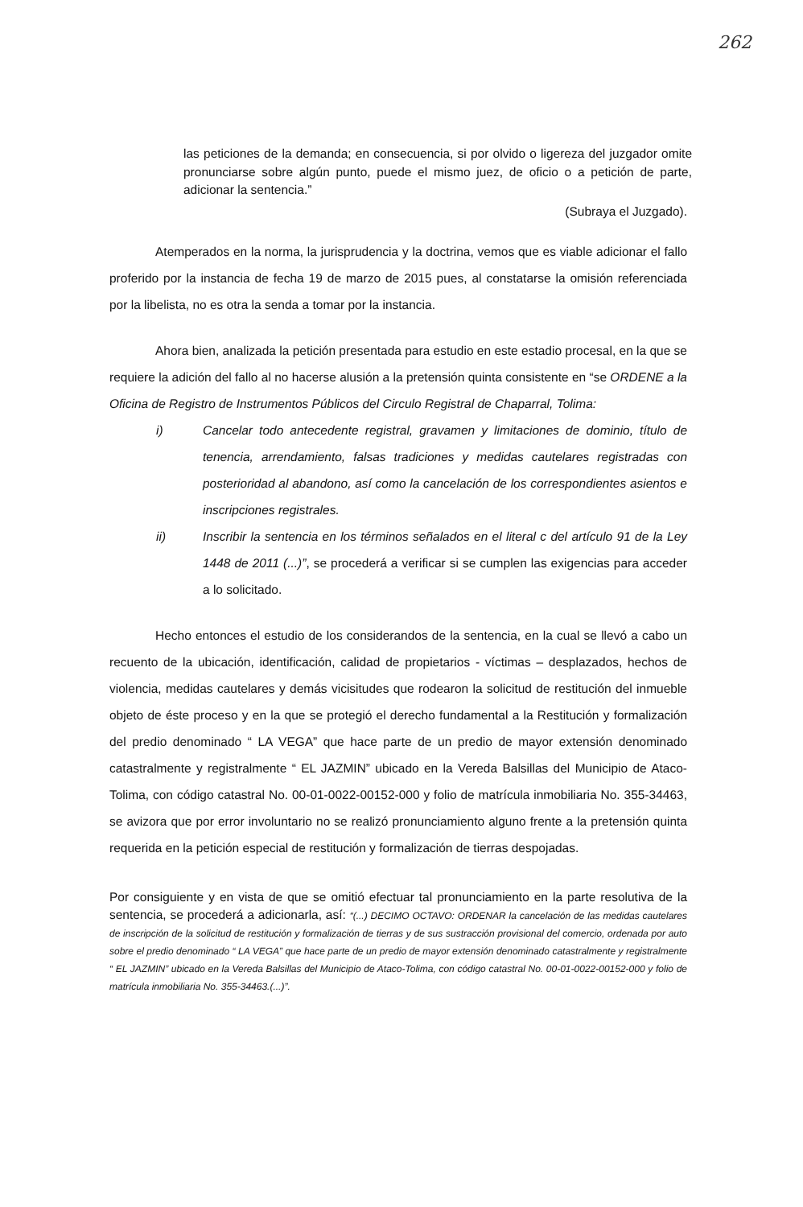262
las peticiones de la demanda; en consecuencia, si por olvido o ligereza del juzgador omite pronunciarse sobre algún punto, puede el mismo juez, de oficio o a petición de parte, adicionar la sentencia.”
(Subraya el Juzgado).
Atemperados en la norma, la jurisprudencia y la doctrina, vemos que es viable adicionar el fallo proferido por la instancia de fecha 19 de marzo de 2015 pues, al constatarse la omisión referenciada por la libelista, no es otra la senda a tomar por la instancia.
Ahora bien, analizada la petición presentada para estudio en este estadio procesal, en la que se requiere la adición del fallo al no hacerse alusión a la pretensión quinta consistente en “se ORDENE a la Oficina de Registro de Instrumentos Públicos del Circulo Registral de Chaparral, Tolima:
i) Cancelar todo antecedente registral, gravamen y limitaciones de dominio, título de tenencia, arrendamiento, falsas tradiciones y medidas cautelares registradas con posterioridad al abandono, así como la cancelación de los correspondientes asientos e inscripciones registrales.
ii) Inscribir la sentencia en los términos señalados en el literal c del artículo 91 de la Ley 1448 de 2011 (...)”, se procederá a verificar si se cumplen las exigencias para acceder a lo solicitado.
Hecho entonces el estudio de los considerandos de la sentencia, en la cual se llevó a cabo un recuento de la ubicación, identificación, calidad de propietarios - víctimas – desplazados, hechos de violencia, medidas cautelares y demás vicisitudes que rodearon la solicitud de restitución del inmueble objeto de éste proceso y en la que se protegió el derecho fundamental a la Restitución y formalización del predio denominado “ LA VEGA” que hace parte de un predio de mayor extensión denominado catastralmente y registralmente “ EL JAZMIN” ubicado en la Vereda Balsillas del Municipio de Ataco- Tolima, con código catastral No. 00-01-0022-00152-000 y folio de matrícula inmobiliaria No. 355-34463, se avizora que por error involuntario no se realizó pronunciamiento alguno frente a la pretensión quinta requerida en la petición especial de restitución y formalización de tierras despojadas.
Por consiguiente y en vista de que se omitió efectuar tal pronunciamiento en la parte resolutiva de la sentencia, se procederá a adicionarla, así: “(...) DECIMO OCTAVO: ORDENAR la cancelación de las medidas cautelares de inscripción de la solicitud de restitución y formalización de tierras y de sus sustracción provisional del comercio, ordenada por auto sobre el predio denominado “ LA VEGA” que hace parte de un predio de mayor extensión denominado catastralmente y registralmente “ EL JAZMIN” ubicado en la Vereda Balsillas del Municipio de Ataco-Tolima, con código catastral No. 00-01-0022-00152-000 y folio de matrícula inmobiliaria No. 355-34463.(...)”.